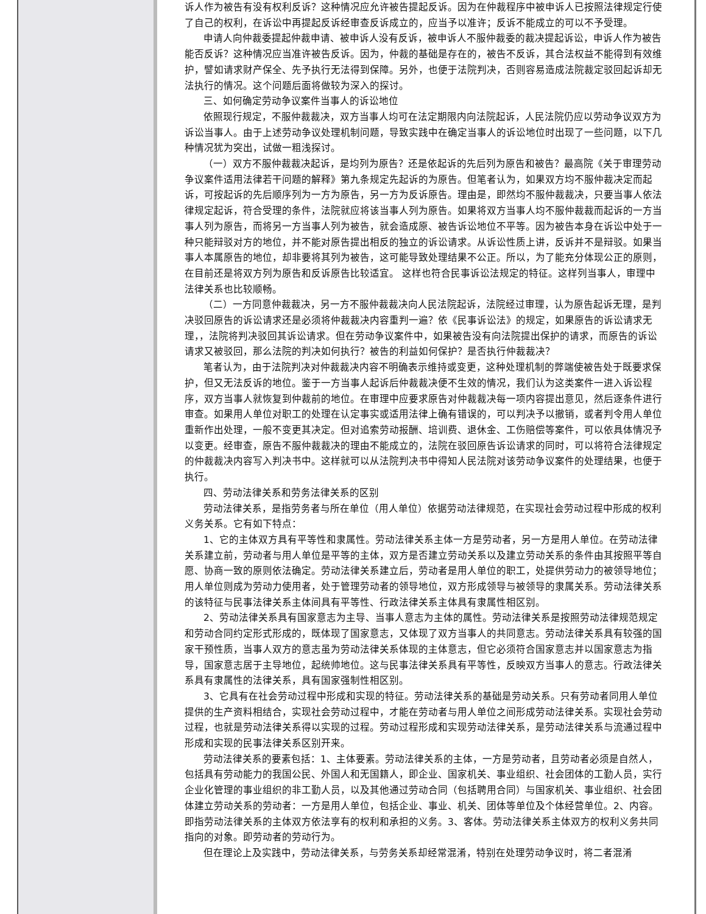诉人作为被告有没有权利反诉？这种情况应允许被告提起反诉。因为在仲裁程序中被申诉人已按照法律规定行使了自己的权利，在诉讼中再提起反诉经审查反诉成立的，应当予以准许；反诉不能成立的可以不予受理。
申请人向仲裁委提起仲裁申请、被申诉人没有反诉，被申诉人不服仲裁委的裁决提起诉讼，申诉人作为被告能否反诉？这种情况应当准许被告反诉。因为，仲裁的基础是存在的，被告不反诉，其合法权益不能得到有效维护，譬如请求财产保全、先予执行无法得到保障。另外，也便于法院判决，否则容易造成法院裁定驳回起诉却无法执行的情况。这个问题后面将做较为深入的探讨。
三、如何确定劳动争议案件当事人的诉讼地位
依照现行规定，不服仲裁裁决，双方当事人均可在法定期限内向法院起诉，人民法院仍应以劳动争议双方为诉讼当事人。由于上述劳动争议处理机制问题，导致实践中在确定当事人的诉讼地位时出现了一些问题，以下几种情况犹为突出，试做一粗浅探讨。
（一）双方不服仲裁裁决起诉，是均列为原告？还是依起诉的先后列为原告和被告？最高院《关于审理劳动争议案件适用法律若干问题的解释》第九条规定先起诉的为原告。但笔者认为，如果双方均不服仲裁决定而起诉，可按起诉的先后顺序列为一方为原告，另一方为反诉原告。理由是，即然均不服仲裁裁决，只要当事人依法律规定起诉，符合受理的条件，法院就应将该当事人列为原告。如果将双方当事人均不服仲裁裁而起诉的一方当事人列为原告，而将另一方当事人列为被告，就会造成原、被告诉讼地位不平等。因为被告本身在诉讼中处于一种只能辩驳对方的地位，并不能对原告提出相反的独立的诉讼请求。从诉讼性质上讲，反诉并不是辩驳。如果当事人本属原告的地位，却非要将其列为被告，这可能导致处理结果不公正。所以，为了能充分体现公正的原则，在目前还是将双方列为原告和反诉原告比较适宜。 这样也符合民事诉讼法规定的特征。这样列当事人，审理中法律关系也比较顺畅。
（二）一方同意仲裁裁决，另一方不服仲裁裁决向人民法院起诉，法院经过审理，认为原告起诉无理，是判决驳回原告的诉讼请求还是必须将仲裁裁决内容重判一遍？依《民事诉讼法》的规定，如果原告的诉讼请求无理，，法院将判决驳回其诉讼请求。但在劳动争议案件中，如果被告没有向法院提出保护的请求，而原告的诉讼请求又被驳回，那么法院的判决如何执行？被告的利益如何保护？是否执行仲裁裁决？
笔者认为，由于法院判决对仲裁裁决内容不明确表示维持或变更，这种处理机制的弊端使被告处于既要求保护，但又无法反诉的地位。鉴于一方当事人起诉后仲裁裁决便不生效的情况，我们认为这类案件一进入诉讼程序，双方当事人就恢复到仲裁前的地位。在审理中应要求原告对仲裁裁决每一项内容提出意见，然后逐条件进行审查。如果用人单位对职工的处理在认定事实或适用法律上确有错误的，可以判决予以撤销，或者判令用人单位重新作出处理，一般不变更其决定。但对追索劳动报酬、培训费、退休金、工伤赔偿等案件，可以依具体情况予以变更。经审查，原告不服仲裁裁决的理由不能成立的，法院在驳回原告诉讼请求的同时，可以将符合法律规定的仲裁裁决内容写入判决书中。这样就可以从法院判决书中得知人民法院对该劳动争议案件的处理结果，也便于执行。
四、劳动法律关系和劳务法律关系的区别
劳动法律关系，是指劳务者与所在单位（用人单位）依据劳动法律规范，在实现社会劳动过程中形成的权利义务关系。它有如下特点：
1、它的主体双方具有平等性和隶属性。劳动法律关系主体一方是劳动者，另一方是用人单位。在劳动法律关系建立前，劳动者与用人单位是平等的主体，双方是否建立劳动关系以及建立劳动关系的条件由其按照平等自愿、协商一致的原则依法确定。劳动法律关系建立后，劳动者是用人单位的职工，处提供劳动力的被领导地位；用人单位则成为劳动力使用者，处于管理劳动者的领导地位，双方形成领导与被领导的隶属关系。劳动法律关系的该特征与民事法律关系主体间具有平等性、行政法律关系主体具有隶属性相区别。
2、劳动法律关系具有国家意志为主导、当事人意志为主体的属性。劳动法律关系是按照劳动法律规范规定和劳动合同约定形式形成的，既体现了国家意志，又体现了双方当事人的共同意志。劳动法律关系具有较强的国家干预性质，当事人双方的意志虽为劳动法律关系体现的主体意志，但它必须符合国家意志并以国家意志为指导，国家意志居于主导地位，起统帅地位。这与民事法律关系具有平等性，反映双方当事人的意志。行政法律关系具有隶属性的法律关系，具有国家强制性相区别。
3、它具有在社会劳动过程中形成和实现的特征。劳动法律关系的基础是劳动关系。只有劳动者同用人单位提供的生产资料相结合，实现社会劳动过程中，才能在劳动者与用人单位之间形成劳动法律关系。实现社会劳动过程，也就是劳动法律关系得以实现的过程。劳动过程形成和实现劳动法律关系，是劳动法律关系与流通过程中形成和实现的民事法律关系区别开来。
劳动法律关系的要素包括：1、主体要素。劳动法律关系的主体，一方是劳动者，且劳动者必须是自然人，包括具有劳动能力的我国公民、外国人和无国籍人，即企业、国家机关、事业组织、社会团体的工勤人员，实行企业化管理的事业组织的非工勤人员，以及其他通过劳动合同（包括聘用合同）与国家机关、事业组织、社会团体建立劳动关系的劳动者：一方是用人单位，包括企业、事业、机关、团体等单位及个体经营单位。2、内容。即指劳动法律关系的主体双方依法享有的权利和承担的义务。3、客体。劳动法律关系主体双方的权利义务共同指向的对象。即劳动者的劳动行为。
但在理论上及实践中，劳动法律关系，与劳务关系却经常混淆，特别在处理劳动争议时，将二者混淆